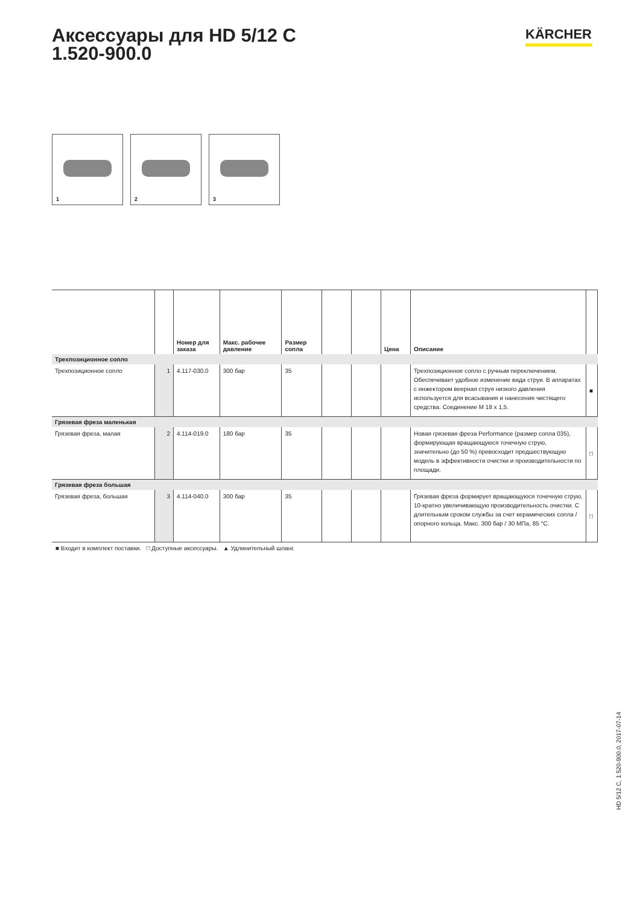Аксессуары для HD 5/12 C
1.520-900.0
KÄRCHER
1
2
3
| | | Номер для заказа | Макс. рабочее давление | Размер сопла | | | Цена | Описание | |
| --- | --- | --- | --- | --- | --- | --- | --- | --- | --- |
| Трехпозиционное сопло | | | | | | | | | |
| Трехпозиционное сопло | 1 | 4.117-030.0 | 300 бар | 35 | | | | Трехпозиционное сопло с ручным переключением. Обеспечивает удобное изменение вида струи. В аппаратах с инжектором веерная струя низкого давления используется для всасывания и нанесения чистящего средства. Соединение M 18 x 1,5. | ■ |
| Грязевая фреза маленькая | | | | | | | | | |
| Грязевая фреза, малая | 2 | 4.114-019.0 | 180 бар | 35 | | | | Новая грязевая фреза Performance (размер сопла 035), формирующая вращающуюся точечную струю, значительно (до 50 %) превосходит предшествующую модель в эффективности очистки и производительности по площади. | □ |
| Грязевая фреза большая | | | | | | | | | |
| Грязевая фреза, большая | 3 | 4.114-040.0 | 300 бар | 35 | | | | Грязевая фреза формирует вращающуюся точечную струю, 10-кратно увеличивающую производительность очистки. С длительным сроком службы за счет керамических сопла / опорного кольца. Макс. 300 бар / 30 МПа, 85 °C. | □ |
■ Входит в комплект поставки. □ Доступные аксессуары. ▲ Удлинительный шланг.
HD 5/12 C, 1.520-900.0, 2017-07-14